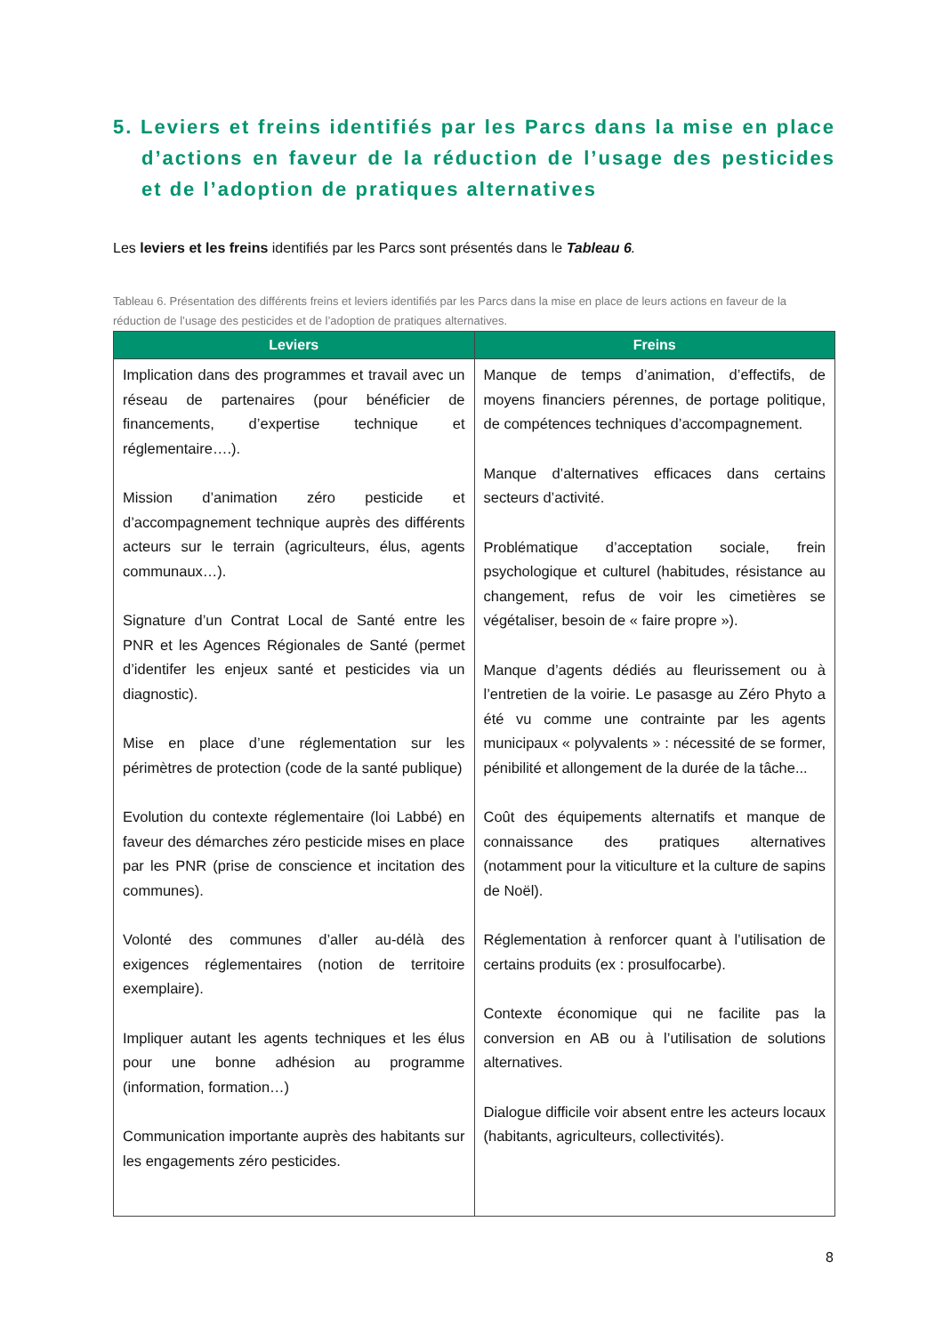5. Leviers et freins identifiés par les Parcs dans la mise en place d’actions en faveur de la réduction de l’usage des pesticides et de l’adoption de pratiques alternatives
Les leviers et les freins identifiés par les Parcs sont présentés dans le Tableau 6.
Tableau 6. Présentation des différents freins et leviers identifiés par les Parcs dans la mise en place de leurs actions en faveur de la réduction de l’usage des pesticides et de l’adoption de pratiques alternatives.
| Leviers | Freins |
| --- | --- |
| Implication dans des programmes et travail avec un réseau de partenaires (pour bénéficier de financements, d’expertise technique et réglementaire….). Mission d’animation zéro pesticide et d’accompagnement technique auprès des différents acteurs sur le terrain (agriculteurs, élus, agents communaux…). Signature d’un Contrat Local de Santé entre les PNR et les Agences Régionales de Santé (permet d’identifer les enjeux santé et pesticides via un diagnostic). Mise en place d’une réglementation sur les périmètres de protection (code de la santé publique) Evolution du contexte réglementaire (loi Labbé) en faveur des démarches zéro pesticide mises en place par les PNR (prise de conscience et incitation des communes). Volonté des communes d’aller au-délà des exigences réglementaires (notion de territoire exemplaire). Impliquer autant les agents techniques et les élus pour une bonne adhésion au programme (information, formation…) Communication importante auprès des habitants sur les engagements zéro pesticides. | Manque de temps d’animation, d’effectifs, de moyens financiers pérennes, de portage politique, de compétences techniques d’accompagnement. Manque d’alternatives efficaces dans certains secteurs d’activité. Problématique d’acceptation sociale, frein psychologique et culturel (habitudes, résistance au changement, refus de voir les cimetières se végétaliser, besoin de « faire propre »). Manque d’agents dédiés au fleurissement ou à l’entretien de la voirie. Le pasasge au Zéro Phyto a été vu comme une contrainte par les agents municipaux « polyvalents » : nécessité de se former, pénibilité et allongement de la durée de la tâche... Coût des équipements alternatifs et manque de connaissance des pratiques alternatives (notamment pour la viticulture et la culture de sapins de Noël). Réglementation à renforcer quant à l’utilisation de certains produits (ex : prosulfocarbe). Contexte économique qui ne facilite pas la conversion en AB ou à l’utilisation de solutions alternatives. Dialogue difficile voir absent entre les acteurs locaux (habitants, agriculteurs, collectivités). |
8